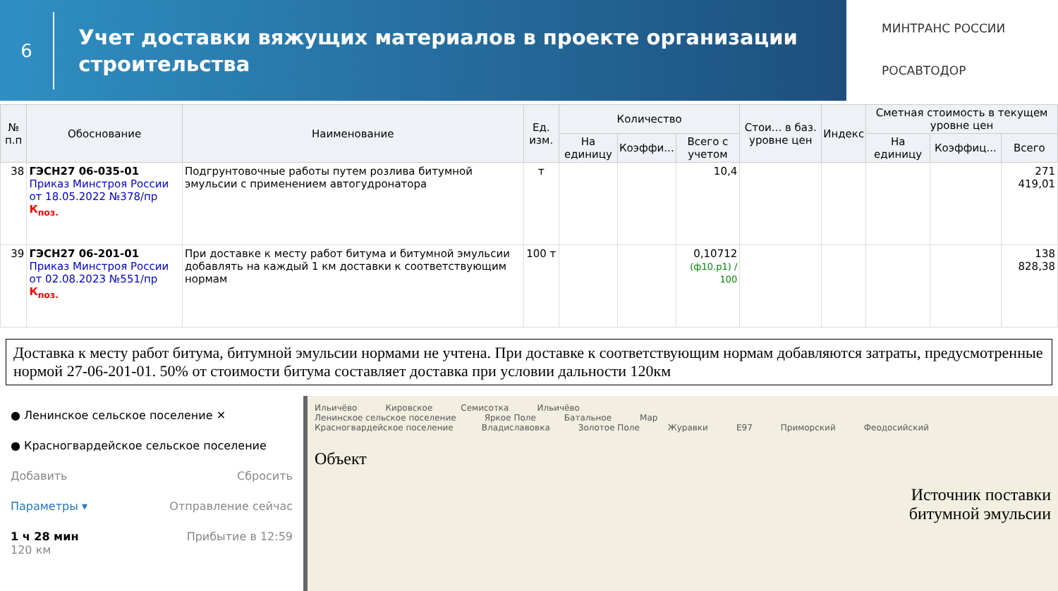6
Учет доставки вяжущих материалов в проекте организации строительства
МИНТРАНС РОССИИ
РОСАВТОДОР
| № п.п | Обоснование | Наименование | Ед. изм. | Количество | | | Стои... в баз. уровне цен | Индекс | Сметная стоимость в текущем уровне цен | | |
| --- | --- | --- | --- | --- | --- | --- | --- | --- | --- | --- | --- |
| | | | | На единицу | Коэффи... | Всего с учетом | | | На единицу | Коэффиц... | Всего |
| 38 | ГЭСН27 06-035-01 Приказ Минстроя России от 18.05.2022 №378/пр К<sub>поз.</sub> | Подгрунтовочные работы путем розлива битумной эмульсии с применением автогудронатора | т | | | 10,4 | | | | | 271 419,01 |
| 39 | ГЭСН27 06-201-01 Приказ Минстроя России от 02.08.2023 №551/пр К<sub>поз.</sub> | При доставке к месту работ битума и битумной эмульсии добавлять на каждый 1 км доставки к соответствующим нормам | 100 т | | | 0,10712 (ф10.р1) / 100 | | | | | 138 828,38 |
Доставка к месту работ битума, битумной эмульсии нормами не учтена. При доставке к соответствующим нормам добавляются затраты, предусмотренные нормой 27-06-201-01. 50% от стоимости битума составляет доставка при условии дальности 120км
● Ленинское сельское поселение ✕
● Красногвардейское сельское поселение
Добавить Сбросить
Параметры ▾ Отправление сейчас
1 ч 28 мин Прибытие в 12:59
120 км
Ильичёво Кировское Семисотка Ильичёво
Ленинское сельское поселение Яркое Поле Батальное Мар
Красногвардейское поселение Владиславовка Золотое Поле Журавки E97 Приморский Феодосийский
Объект
Источник поставки
битумной эмульсии